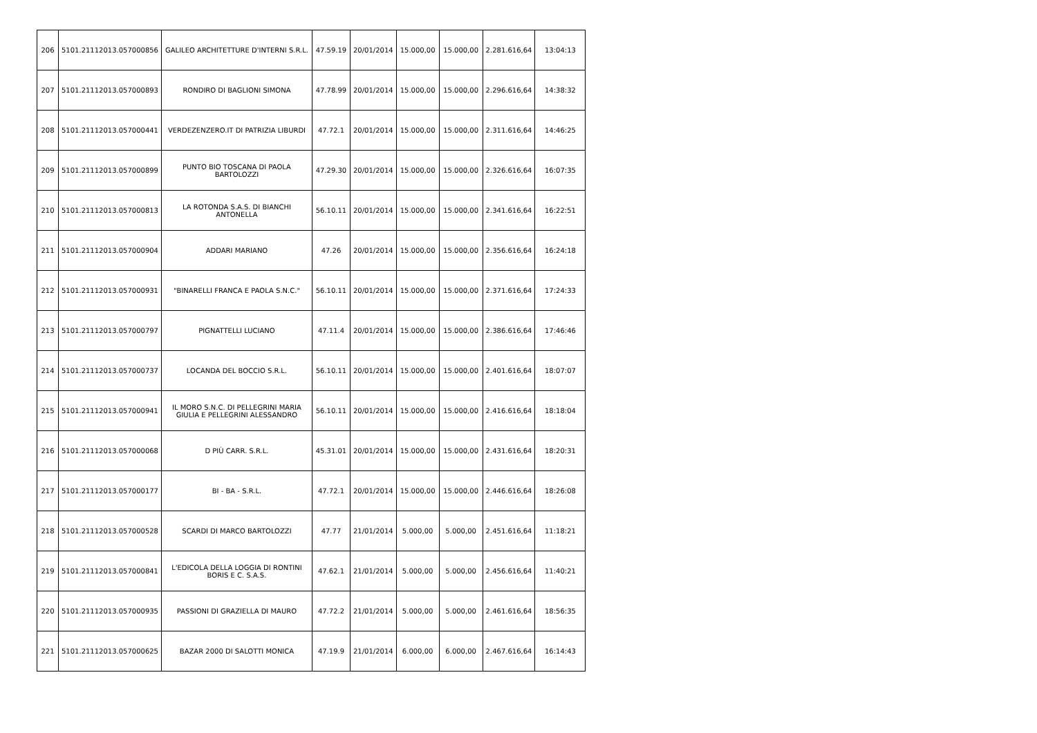| 206 | 5101.21112013.057000856 | GALILEO ARCHITETTURE D'INTERNI S.R.L. | 47.59.19 | 20/01/2014 | 15.000,00 | 15.000,00 | 2.281.616,64 | 13:04:13 |
| 207 | 5101.21112013.057000893 | RONDIRO DI BAGLIONI SIMONA | 47.78.99 | 20/01/2014 | 15.000,00 | 15.000,00 | 2.296.616,64 | 14:38:32 |
| 208 | 5101.21112013.057000441 | VERDEZENZERO.IT DI PATRIZIA LIBURDI | 47.72.1 | 20/01/2014 | 15.000,00 | 15.000,00 | 2.311.616,64 | 14:46:25 |
| 209 | 5101.21112013.057000899 | PUNTO BIO TOSCANA DI PAOLA BARTOLOZZI | 47.29.30 | 20/01/2014 | 15.000,00 | 15.000,00 | 2.326.616,64 | 16:07:35 |
| 210 | 5101.21112013.057000813 | LA ROTONDA S.A.S. DI BIANCHI ANTONELLA | 56.10.11 | 20/01/2014 | 15.000,00 | 15.000,00 | 2.341.616,64 | 16:22:51 |
| 211 | 5101.21112013.057000904 | ADDARI MARIANO | 47.26 | 20/01/2014 | 15.000,00 | 15.000,00 | 2.356.616,64 | 16:24:18 |
| 212 | 5101.21112013.057000931 | "BINARELLI FRANCA E PAOLA S.N.C." | 56.10.11 | 20/01/2014 | 15.000,00 | 15.000,00 | 2.371.616,64 | 17:24:33 |
| 213 | 5101.21112013.057000797 | PIGNATTELLI LUCIANO | 47.11.4 | 20/01/2014 | 15.000,00 | 15.000,00 | 2.386.616,64 | 17:46:46 |
| 214 | 5101.21112013.057000737 | LOCANDA DEL BOCCIO S.R.L. | 56.10.11 | 20/01/2014 | 15.000,00 | 15.000,00 | 2.401.616,64 | 18:07:07 |
| 215 | 5101.21112013.057000941 | IL MORO S.N.C. DI PELLEGRINI MARIA GIULIA E PELLEGRINI ALESSANDRO | 56.10.11 | 20/01/2014 | 15.000,00 | 15.000,00 | 2.416.616,64 | 18:18:04 |
| 216 | 5101.21112013.057000068 | D PIÙ CARR. S.R.L. | 45.31.01 | 20/01/2014 | 15.000,00 | 15.000,00 | 2.431.616,64 | 18:20:31 |
| 217 | 5101.21112013.057000177 | BI - BA - S.R.L. | 47.72.1 | 20/01/2014 | 15.000,00 | 15.000,00 | 2.446.616,64 | 18:26:08 |
| 218 | 5101.21112013.057000528 | SCARDI DI MARCO BARTOLOZZI | 47.77 | 21/01/2014 | 5.000,00 | 5.000,00 | 2.451.616,64 | 11:18:21 |
| 219 | 5101.21112013.057000841 | L'EDICOLA DELLA LOGGIA DI RONTINI BORIS E C. S.A.S. | 47.62.1 | 21/01/2014 | 5.000,00 | 5.000,00 | 2.456.616,64 | 11:40:21 |
| 220 | 5101.21112013.057000935 | PASSIONI DI GRAZIELLA DI MAURO | 47.72.2 | 21/01/2014 | 5.000,00 | 5.000,00 | 2.461.616,64 | 18:56:35 |
| 221 | 5101.21112013.057000625 | BAZAR 2000 DI SALOTTI MONICA | 47.19.9 | 21/01/2014 | 6.000,00 | 6.000,00 | 2.467.616,64 | 16:14:43 |